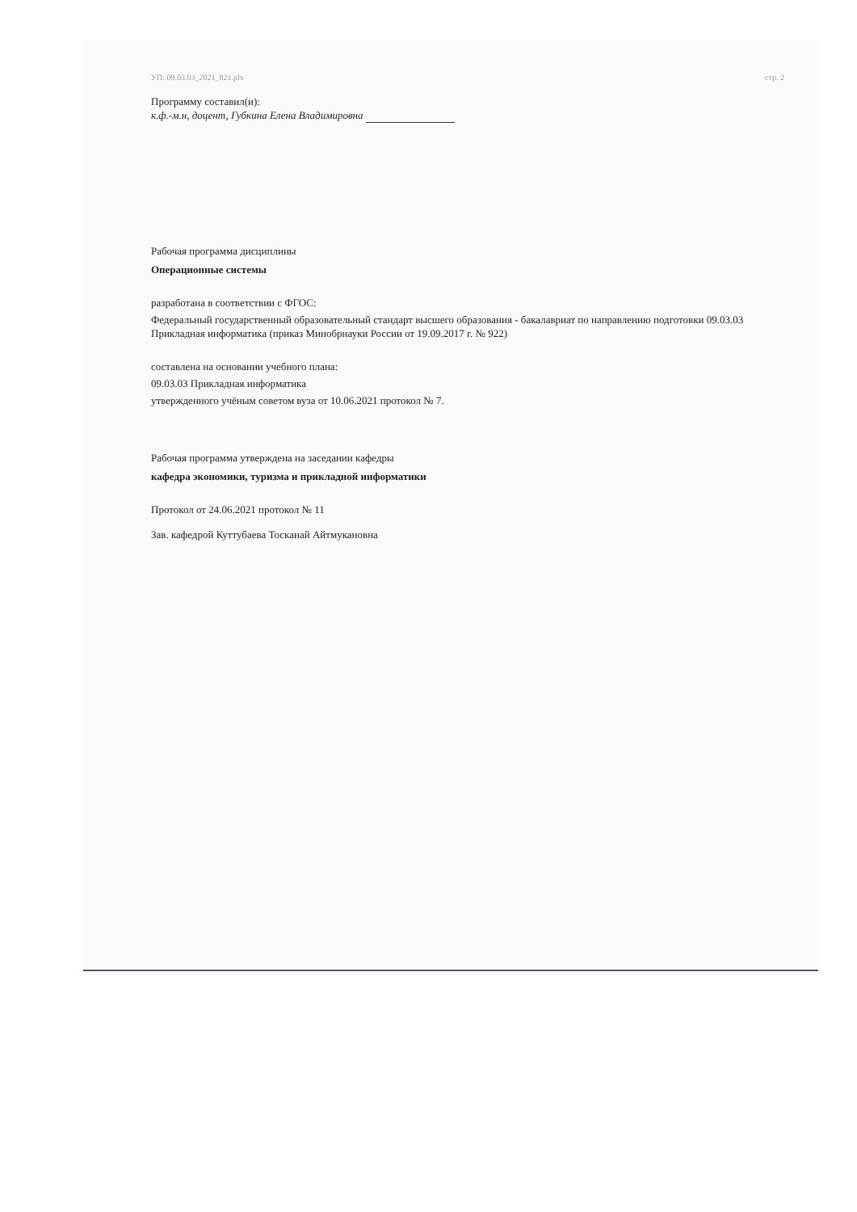УП: 09.03.03_2021_821.plx стр. 2
Программу составил(и):
к.ф.-м.н, доцент, Губкина Елена Владимировна
Рабочая программа дисциплины
Операционные системы
разработана в соответствии с ФГОС:
Федеральный государственный образовательный стандарт высшего образования - бакалавриат по направлению подготовки 09.03.03 Прикладная информатика (приказ Минобрнауки России от 19.09.2017 г. № 922)
составлена на основании учебного плана:
09.03.03 Прикладная информатика
утвержденного учёным советом вуза от 10.06.2021 протокол № 7.
Рабочая программа утверждена на заседании кафедры
кафедра экономики, туризма и прикладной информатики
Протокол от 24.06.2021 протокол № 11
Зав. кафедрой Куттубаева Тосканай Айтмукановна